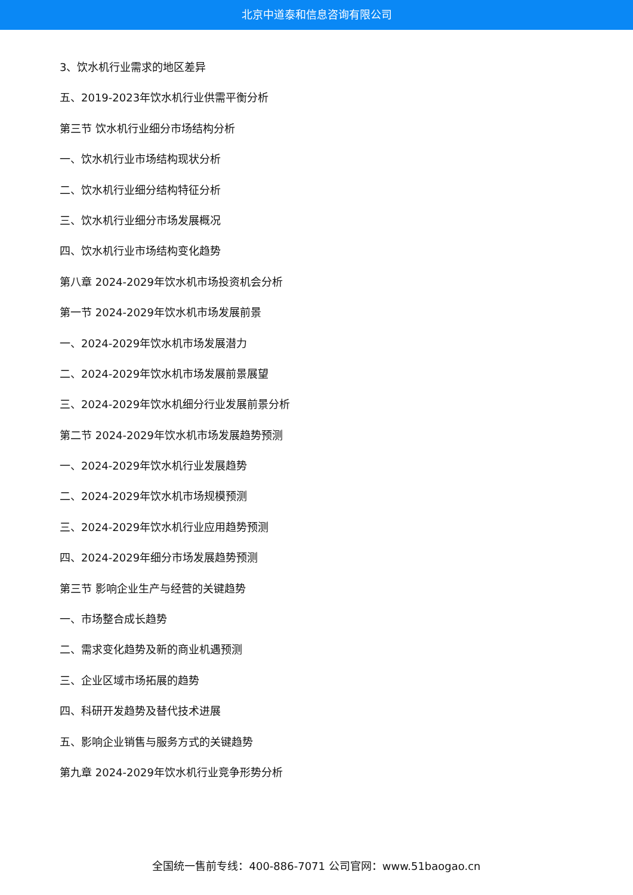北京中道泰和信息咨询有限公司
3、饮水机行业需求的地区差异
五、2019-2023年饮水机行业供需平衡分析
第三节 饮水机行业细分市场结构分析
一、饮水机行业市场结构现状分析
二、饮水机行业细分结构特征分析
三、饮水机行业细分市场发展概况
四、饮水机行业市场结构变化趋势
第八章 2024-2029年饮水机市场投资机会分析
第一节 2024-2029年饮水机市场发展前景
一、2024-2029年饮水机市场发展潜力
二、2024-2029年饮水机市场发展前景展望
三、2024-2029年饮水机细分行业发展前景分析
第二节 2024-2029年饮水机市场发展趋势预测
一、2024-2029年饮水机行业发展趋势
二、2024-2029年饮水机市场规模预测
三、2024-2029年饮水机行业应用趋势预测
四、2024-2029年细分市场发展趋势预测
第三节 影响企业生产与经营的关键趋势
一、市场整合成长趋势
二、需求变化趋势及新的商业机遇预测
三、企业区域市场拓展的趋势
四、科研开发趋势及替代技术进展
五、影响企业销售与服务方式的关键趋势
第九章 2024-2029年饮水机行业竞争形势分析
全国统一售前专线：400-886-7071 公司官网：www.51baogao.cn